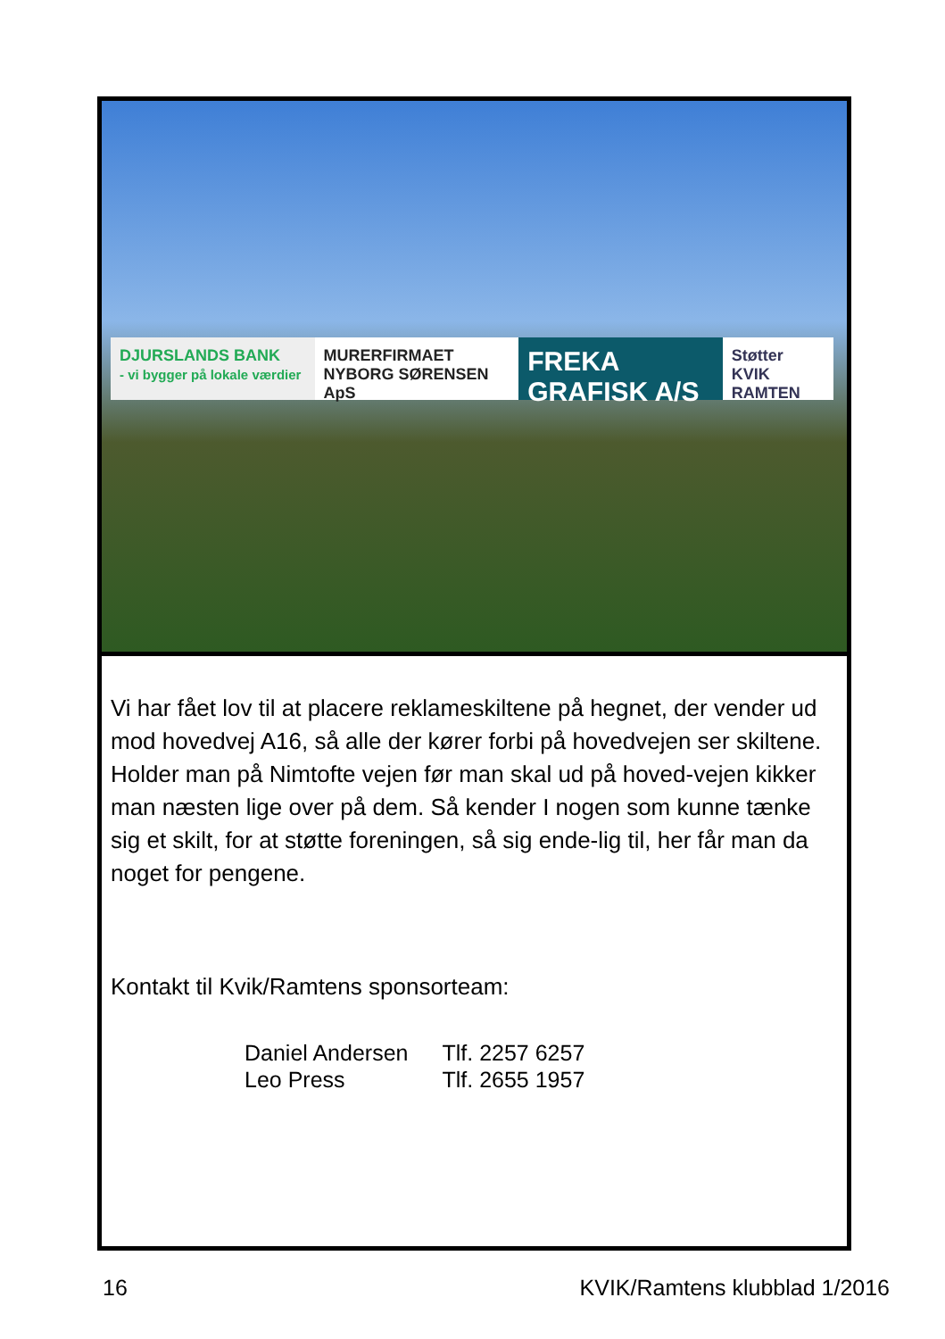DJURSLANDS BANK
- vi bygger på lokale værdier
MURERFIRMAET NYBORG SØRENSEN ApS
FREKA GRAFISK A/S
Støtter KVIK RAMTEN
Vi har fået lov til at placere reklameskiltene på hegnet, der vender ud mod hovedvej A16, så alle der kører forbi på hovedvejen ser skiltene. Holder man på Nimtofte vejen før man skal ud på hoved-vejen kikker man næsten lige over på dem. Så kender I nogen som kunne tænke sig et skilt, for at støtte foreningen, så sig ende-lig til, her får man da noget for pengene.
Kontakt til Kvik/Ramtens sponsorteam:
Daniel Andersen Tlf. 2257 6257
Leo Press Tlf. 2655 1957
16 KVIK/Ramtens klubblad 1/2016